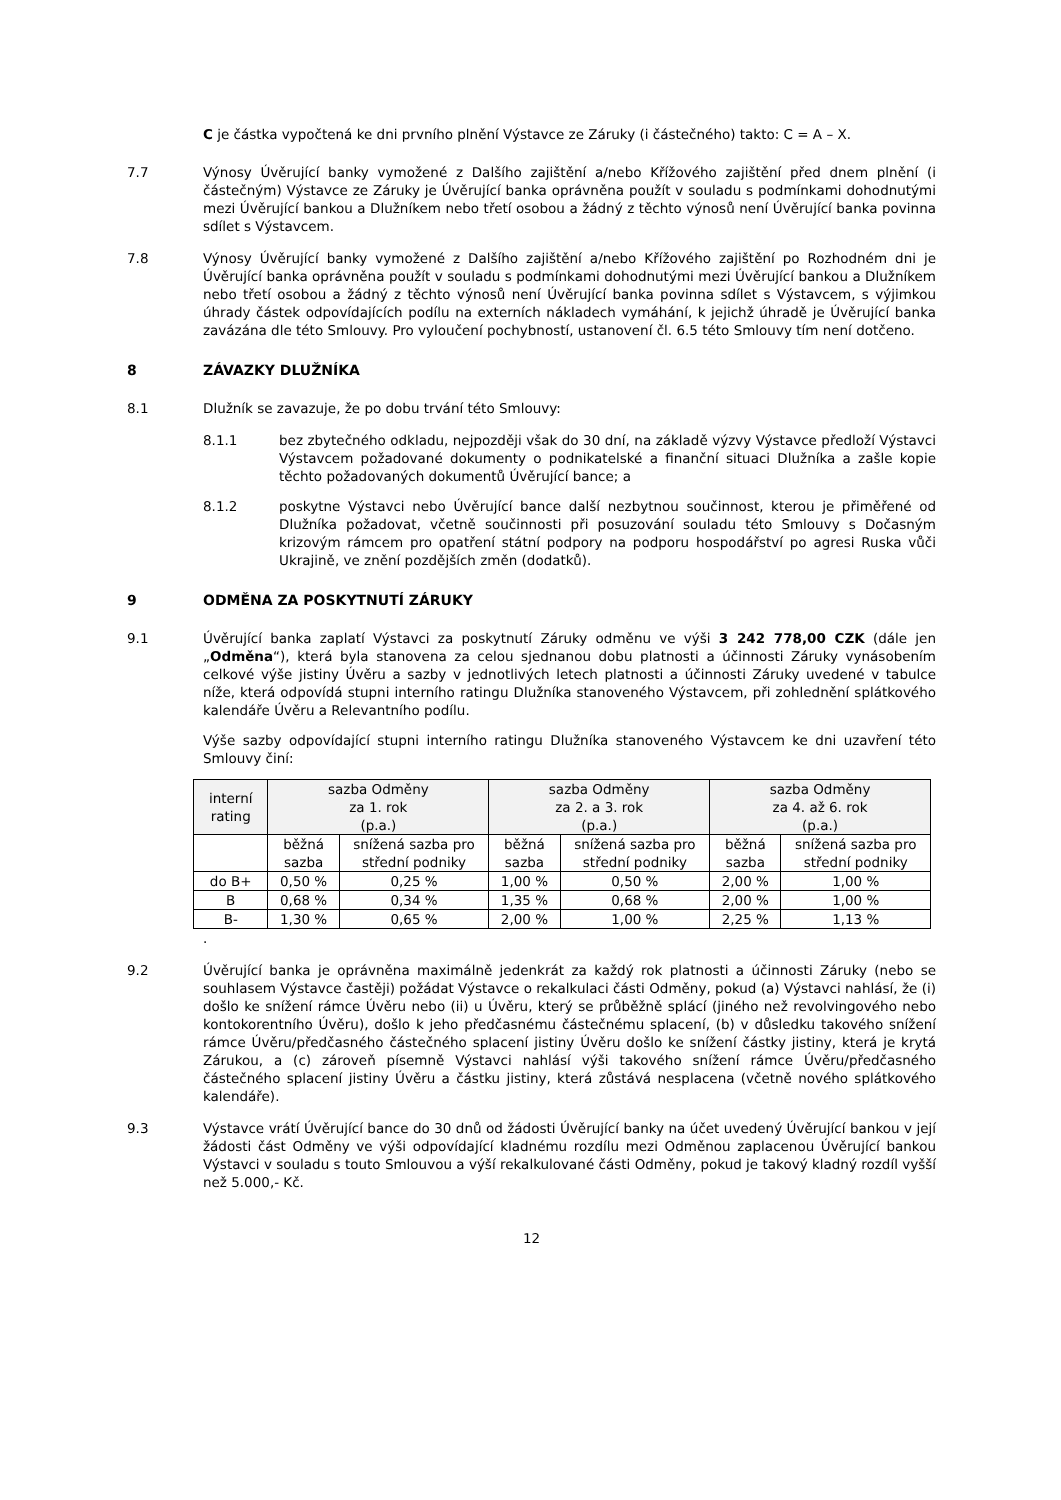C je částka vypočtená ke dni prvního plnění Výstavce ze Záruky (i částečného) takto: C = A – X.
7.7 Výnosy Úvěrující banky vymožené z Dalšího zajištění a/nebo Křížového zajištění před dnem plnění (i částečným) Výstavce ze Záruky je Úvěrující banka oprávněna použít v souladu s podmínkami dohodnutými mezi Úvěrující bankou a Dlužníkem nebo třetí osobou a žádný z těchto výnosů není Úvěrující banka povinna sdílet s Výstavcem.
7.8 Výnosy Úvěrující banky vymožené z Dalšího zajištění a/nebo Křížového zajištění po Rozhodném dni je Úvěrující banka oprávněna použít v souladu s podmínkami dohodnutými mezi Úvěrující bankou a Dlužníkem nebo třetí osobou a žádný z těchto výnosů není Úvěrující banka povinna sdílet s Výstavcem, s výjimkou úhrady částek odpovídajících podílu na externích nákladech vymáhání, k jejichž úhradě je Úvěrující banka zavázána dle této Smlouvy. Pro vyloučení pochybností, ustanovení čl. 6.5 této Smlouvy tím není dotčeno.
8 ZÁVAZKY DLUŽNÍKA
8.1 Dlužník se zavazuje, že po dobu trvání této Smlouvy:
8.1.1 bez zbytečného odkladu, nejpozději však do 30 dní, na základě výzvy Výstavce předloží Výstavci Výstavcem požadované dokumenty o podnikatelské a finanční situaci Dlužníka a zašle kopie těchto požadovaných dokumentů Úvěrující bance; a
8.1.2 poskytne Výstavci nebo Úvěrující bance další nezbytnou součinnost, kterou je přiměřené od Dlužníka požadovat, včetně součinnosti při posuzování souladu této Smlouvy s Dočasným krizovým rámcem pro opatření státní podpory na podporu hospodářství po agresi Ruska vůči Ukrajině, ve znění pozdějších změn (dodatků).
9 ODMĚNA ZA POSKYTNUTÍ ZÁRUKY
9.1 Úvěrující banka zaplatí Výstavci za poskytnutí Záruky odměnu ve výši 3 242 778,00 CZK (dále jen „Odměna“), která byla stanovena za celou sjednanou dobu platnosti a účinnosti Záruky vynásobením celkové výše jistiny Úvěru a sazby v jednotlivých letech platnosti a účinnosti Záruky uvedené v tabulce níže, která odpovídá stupni interního ratingu Dlužníka stanoveného Výstavcem, při zohlednění splátkového kalendáře Úvěru a Relevantního podílu.
Výše sazby odpovídající stupni interního ratingu Dlužníka stanoveného Výstavcem ke dni uzavření této Smlouvy činí:
| interní rating | sazba Odměny za 1. rok (p.a.) | | sazba Odměny za 2. a 3. rok (p.a.) | | sazba Odměny za 4. až 6. rok (p.a.) | |
| --- | --- | --- | --- | --- | --- | --- |
| | běžná sazba | snížená sazba pro střední podniky | běžná sazba | snížená sazba pro střední podniky | běžná sazba | snížená sazba pro střední podniky |
| do B+ | 0,50 % | 0,25 % | 1,00 % | 0,50 % | 2,00 % | 1,00 % |
| B | 0,68 % | 0,34 % | 1,35 % | 0,68 % | 2,00 % | 1,00 % |
| B- | 1,30 % | 0,65 % | 2,00 % | 1,00 % | 2,25 % | 1,13 % |
.
9.2 Úvěrující banka je oprávněna maximálně jedenkrát za každý rok platnosti a účinnosti Záruky (nebo se souhlasem Výstavce častěji) požádat Výstavce o rekalkulaci části Odměny, pokud (a) Výstavci nahlásí, že (i) došlo ke snížení rámce Úvěru nebo (ii) u Úvěru, který se průběžně splácí (jiného než revolvingového nebo kontokorentního Úvěru), došlo k jeho předčasnému částečnému splacení, (b) v důsledku takového snížení rámce Úvěru/předčasného částečného splacení jistiny Úvěru došlo ke snížení částky jistiny, která je krytá Zárukou, a (c) zároveň písemně Výstavci nahlásí výši takového snížení rámce Úvěru/předčasného částečného splacení jistiny Úvěru a částku jistiny, která zůstává nesplacena (včetně nového splátkového kalendáře).
9.3 Výstavce vrátí Úvěrující bance do 30 dnů od žádosti Úvěrující banky na účet uvedený Úvěrující bankou v její žádosti část Odměny ve výši odpovídající kladnému rozdílu mezi Odměnou zaplacenou Úvěrující bankou Výstavci v souladu s touto Smlouvou a výší rekalkulované části Odměny, pokud je takový kladný rozdíl vyšší než 5.000,- Kč.
12